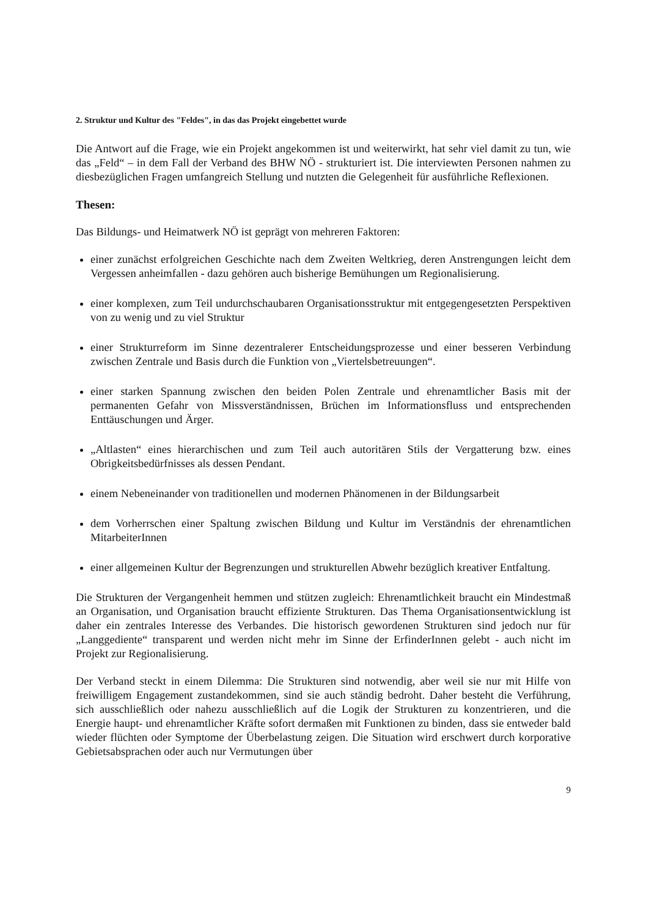2. Struktur und Kultur des "Feldes", in das das Projekt eingebettet wurde
Die Antwort auf die Frage, wie ein Projekt angekommen ist und weiterwirkt, hat sehr viel damit zu tun, wie das „Feld“ – in dem Fall der Verband des BHW NÖ - strukturiert ist. Die interviewten Personen nahmen zu diesbezüglichen Fragen umfangreich Stellung und nutzten die Gelegenheit für ausführliche Reflexionen.
Thesen:
Das Bildungs- und Heimatwerk NÖ ist geprägt von mehreren Faktoren:
einer zunächst erfolgreichen Geschichte nach dem Zweiten Weltkrieg, deren Anstrengungen leicht dem Vergessen anheimfallen - dazu gehören auch bisherige Bemühungen um Regionalisierung.
einer komplexen, zum Teil undurchschaubaren Organisationsstruktur mit entgegengesetzten Perspektiven von zu wenig und zu viel Struktur
einer Strukturreform im Sinne dezentralerer Entscheidungsprozesse und einer besseren Verbindung zwischen Zentrale und Basis durch die Funktion von „Viertelsbetreuungen“.
einer starken Spannung zwischen den beiden Polen Zentrale und ehrenamtlicher Basis mit der permanenten Gefahr von Missverständnissen, Brüchen im Informationsfluss und entsprechenden Enttäuschungen und Ärger.
„Altlasten“ eines hierarchischen und zum Teil auch autoritären Stils der Vergatterung bzw. eines Obrigkeitsbedürfnisses als dessen Pendant.
einem Nebeneinander von traditionellen und modernen Phänomenen in der Bildungsarbeit
dem Vorherrschen einer Spaltung zwischen Bildung und Kultur im Verständnis der ehrenamtlichen MitarbeiterInnen
einer allgemeinen Kultur der Begrenzungen und strukturellen Abwehr bezüglich kreativer Entfaltung.
Die Strukturen der Vergangenheit hemmen und stützen zugleich: Ehrenamtlichkeit braucht ein Mindestmaß an Organisation, und Organisation braucht effiziente Strukturen. Das Thema Organisationsentwicklung ist daher ein zentrales Interesse des Verbandes. Die historisch gewordenen Strukturen sind jedoch nur für „Langgediente“ transparent und werden nicht mehr im Sinne der ErfinderInnen gelebt - auch nicht im Projekt zur Regionalisierung.
Der Verband steckt in einem Dilemma: Die Strukturen sind notwendig, aber weil sie nur mit Hilfe von freiwilligem Engagement zustandekommen, sind sie auch ständig bedroht. Daher besteht die Verführung, sich ausschließlich oder nahezu ausschließlich auf die Logik der Strukturen zu konzentrieren, und die Energie haupt- und ehrenamtlicher Kräfte sofort dermaßen mit Funktionen zu binden, dass sie entweder bald wieder flüchten oder Symptome der Überbelastung zeigen. Die Situation wird erschwert durch korporative Gebietsabsprachen oder auch nur Vermutungen über
9